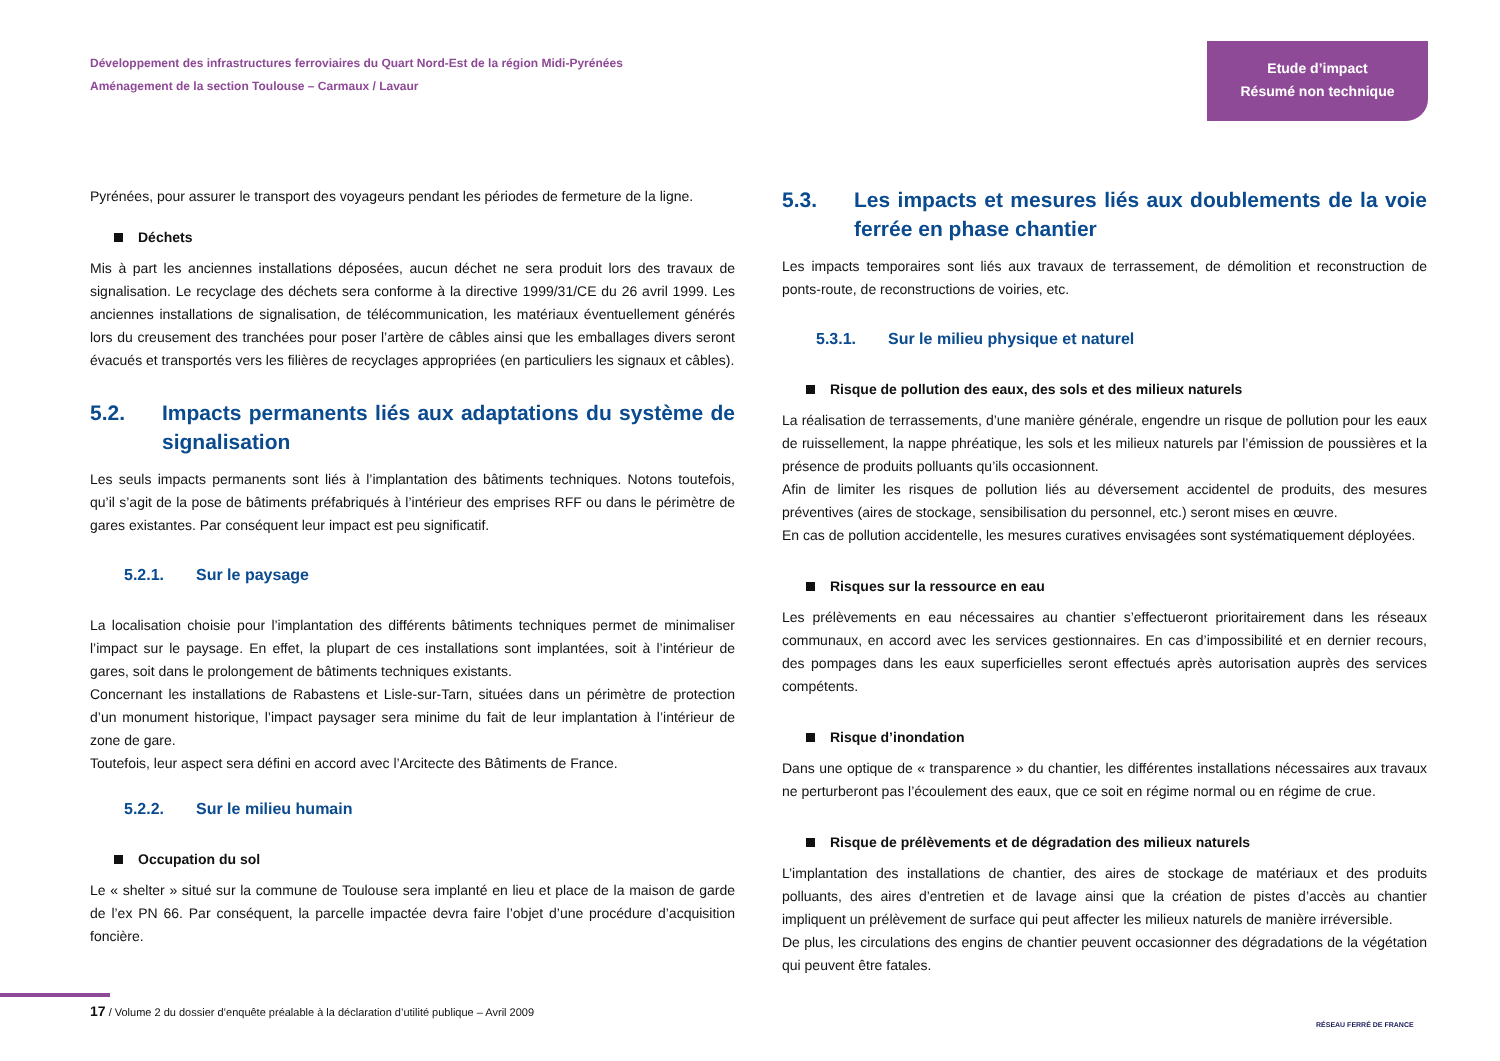Développement des infrastructures ferroviaires du Quart Nord-Est de la région Midi-Pyrénées
Aménagement de la section Toulouse – Carmaux / Lavaur
Etude d’impact
Résumé non technique
Pyrénées, pour assurer le transport des voyageurs pendant les périodes de fermeture de la ligne.
Déchets
Mis à part les anciennes installations déposées, aucun déchet ne sera produit lors des travaux de signalisation. Le recyclage des déchets sera conforme à la directive 1999/31/CE du 26 avril 1999. Les anciennes installations de signalisation, de télécommunication, les matériaux éventuellement générés lors du creusement des tranchées pour poser l’artère de câbles ainsi que les emballages divers seront évacués et transportés vers les filières de recyclages appropriées (en particuliers les signaux et câbles).
5.2. Impacts permanents liés aux adaptations du système de signalisation
Les seuls impacts permanents sont liés à l’implantation des bâtiments techniques. Notons toutefois, qu’il s’agit de la pose de bâtiments préfabriqués à l’intérieur des emprises RFF ou dans le périmètre de gares existantes. Par conséquent leur impact est peu significatif.
5.2.1. Sur le paysage
La localisation choisie pour l’implantation des différents bâtiments techniques permet de minimaliser l’impact sur le paysage. En effet, la plupart de ces installations sont implantées, soit à l’intérieur de gares, soit dans le prolongement de bâtiments techniques existants.
Concernant les installations de Rabastens et Lisle-sur-Tarn, situées dans un périmètre de protection d’un monument historique, l’impact paysager sera minime du fait de leur implantation à l’intérieur de zone de gare.
Toutefois, leur aspect sera défini en accord avec l’Arcitecte des Bâtiments de France.
5.2.2. Sur le milieu humain
Occupation du sol
Le « shelter » situé sur la commune de Toulouse sera implanté en lieu et place de la maison de garde de l’ex PN 66. Par conséquent, la parcelle impactée devra faire l’objet d’une procédure d’acquisition foncière.
5.3. Les impacts et mesures liés aux doublements de la voie ferrée en phase chantier
Les impacts temporaires sont liés aux travaux de terrassement, de démolition et reconstruction de ponts-route, de reconstructions de voiries, etc.
5.3.1. Sur le milieu physique et naturel
Risque de pollution des eaux, des sols et des milieux naturels
La réalisation de terrassements, d’une manière générale, engendre un risque de pollution pour les eaux de ruissellement, la nappe phréatique, les sols et les milieux naturels par l’émission de poussières et la présence de produits polluants qu’ils occasionnent.
Afin de limiter les risques de pollution liés au déversement accidentel de produits, des mesures préventives (aires de stockage, sensibilisation du personnel, etc.) seront mises en œuvre.
En cas de pollution accidentelle, les mesures curatives envisagées sont systématiquement déployées.
Risques sur la ressource en eau
Les prélèvements en eau nécessaires au chantier s’effectueront prioritairement dans les réseaux communaux, en accord avec les services gestionnaires. En cas d’impossibilité et en dernier recours, des pompages dans les eaux superficielles seront effectués après autorisation auprès des services compétents.
Risque d’inondation
Dans une optique de « transparence » du chantier, les différentes installations nécessaires aux travaux ne perturberont pas l’écoulement des eaux, que ce soit en régime normal ou en régime de crue.
Risque de prélèvements et de dégradation des milieux naturels
L’implantation des installations de chantier, des aires de stockage de matériaux et des produits polluants, des aires d’entretien et de lavage ainsi que la création de pistes d’accès au chantier impliquent un prélèvement de surface qui peut affecter les milieux naturels de manière irréversible.
De plus, les circulations des engins de chantier peuvent occasionner des dégradations de la végétation qui peuvent être fatales.
17 / Volume 2 du dossier d’enquête préalable à la déclaration d’utilité publique – Avril 2009
RÉSEAU FERRÉ DE FRANCE